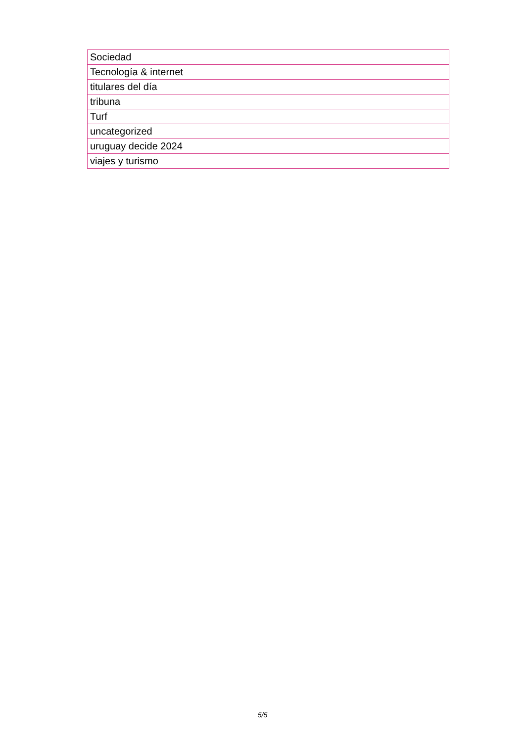| Sociedad |
| Tecnología & internet |
| titulares del día |
| tribuna |
| Turf |
| uncategorized |
| uruguay decide 2024 |
| viajes y turismo |
5/5